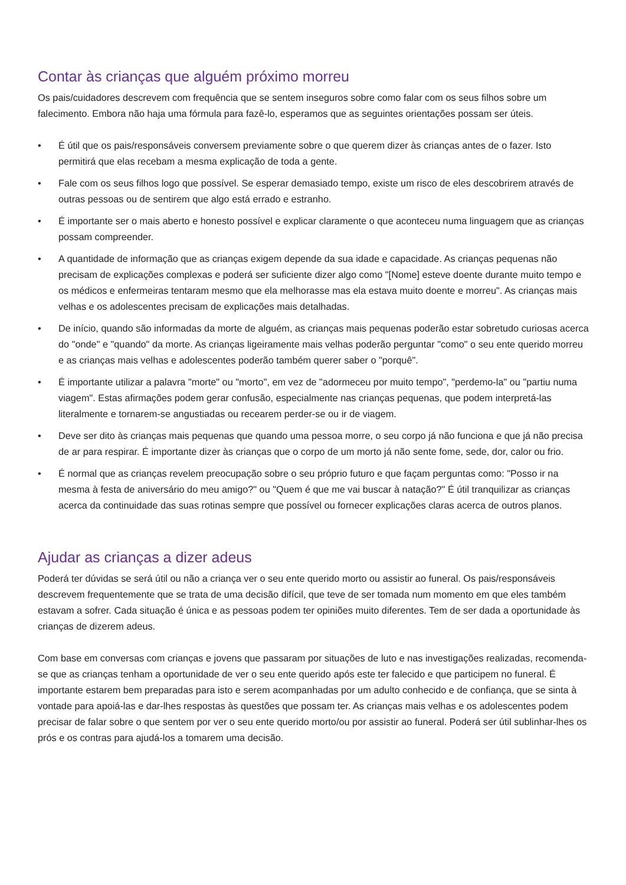Contar às crianças que alguém próximo morreu
Os pais/cuidadores descrevem com frequência que se sentem inseguros sobre como falar com os seus filhos sobre um falecimento. Embora não haja uma fórmula para fazê-lo, esperamos que as seguintes orientações possam ser úteis.
• É útil que os pais/responsáveis conversem previamente sobre o que querem dizer às crianças antes de o fazer. Isto permitirá que elas recebam a mesma explicação de toda a gente.
• Fale com os seus filhos logo que possível. Se esperar demasiado tempo, existe um risco de eles descobrirem através de outras pessoas ou de sentirem que algo está errado e estranho.
• É importante ser o mais aberto e honesto possível e explicar claramente o que aconteceu numa linguagem que as crianças possam compreender.
• A quantidade de informação que as crianças exigem depende da sua idade e capacidade. As crianças pequenas não precisam de explicações complexas e poderá ser suficiente dizer algo como "[Nome] esteve doente durante muito tempo e os médicos e enfermeiras tentaram mesmo que ela melhorasse mas ela estava muito doente e morreu". As crianças mais velhas e os adolescentes precisam de explicações mais detalhadas.
• De início, quando são informadas da morte de alguém, as crianças mais pequenas poderão estar sobretudo curiosas acerca do "onde" e "quando" da morte. As crianças ligeiramente mais velhas poderão perguntar "como" o seu ente querido morreu e as crianças mais velhas e adolescentes poderão também querer saber o "porquê".
• É importante utilizar a palavra "morte" ou "morto", em vez de "adormeceu por muito tempo", "perdemo-la" ou "partiu numa viagem". Estas afirmações podem gerar confusão, especialmente nas crianças pequenas, que podem interpretá-las literalmente e tornarem-se angustiadas ou recearem perder-se ou ir de viagem.
• Deve ser dito às crianças mais pequenas que quando uma pessoa morre, o seu corpo já não funciona e que já não precisa de ar para respirar. É importante dizer às crianças que o corpo de um morto já não sente fome, sede, dor, calor ou frio.
• É normal que as crianças revelem preocupação sobre o seu próprio futuro e que façam perguntas como: "Posso ir na mesma à festa de aniversário do meu amigo?" ou "Quem é que me vai buscar à natação?" É útil tranquilizar as crianças acerca da continuidade das suas rotinas sempre que possível ou fornecer explicações claras acerca de outros planos.
Ajudar as crianças a dizer adeus
Poderá ter dúvidas se será útil ou não a criança ver o seu ente querido morto ou assistir ao funeral. Os pais/responsáveis descrevem frequentemente que se trata de uma decisão difícil, que teve de ser tomada num momento em que eles também estavam a sofrer. Cada situação é única e as pessoas podem ter opiniões muito diferentes. Tem de ser dada a oportunidade às crianças de dizerem adeus.
Com base em conversas com crianças e jovens que passaram por situações de luto e nas investigações realizadas, recomenda-se que as crianças tenham a oportunidade de ver o seu ente querido após este ter falecido e que participem no funeral. É importante estarem bem preparadas para isto e serem acompanhadas por um adulto conhecido e de confiança, que se sinta à vontade para apoiá-las e dar-lhes respostas às questões que possam ter. As crianças mais velhas e os adolescentes podem precisar de falar sobre o que sentem por ver o seu ente querido morto/ou por assistir ao funeral. Poderá ser útil sublinhar-lhes os prós e os contras para ajudá-los a tomarem uma decisão.